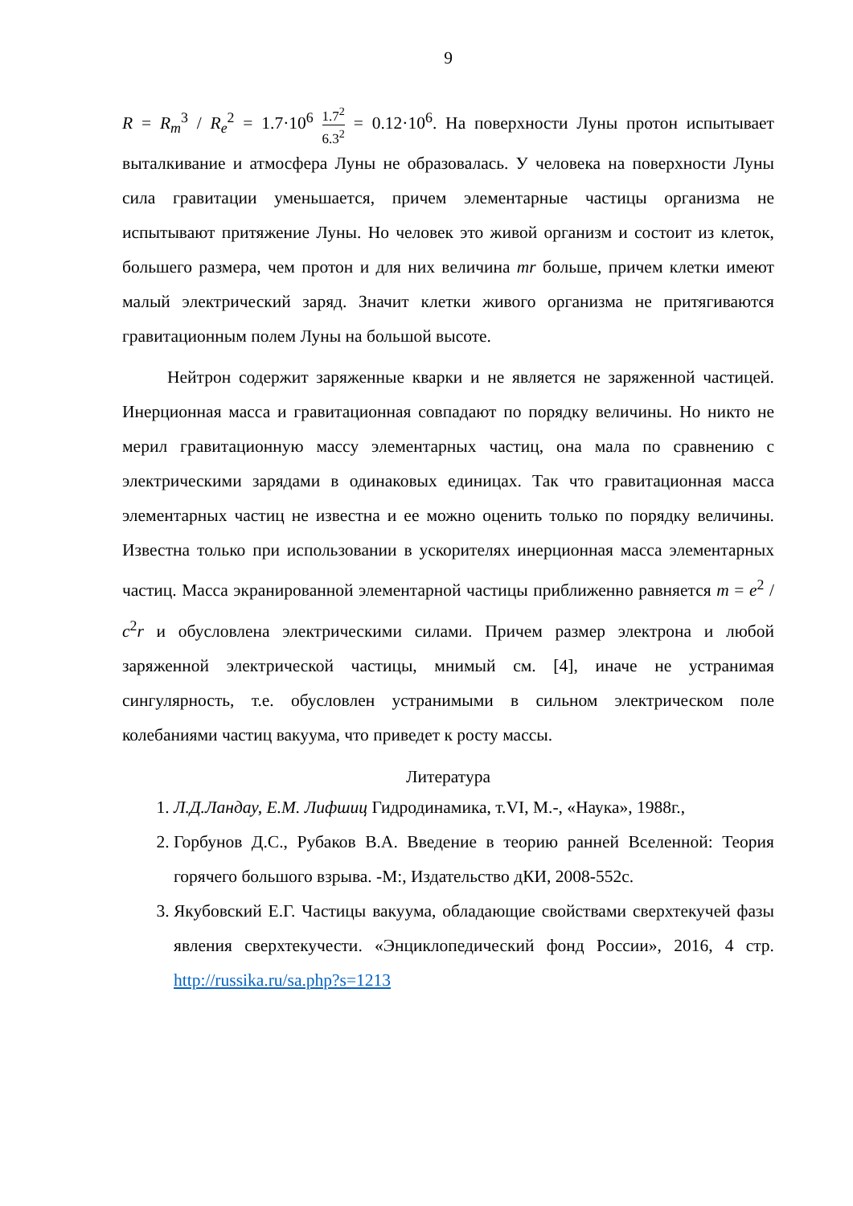9
R = R<sub>m</sub><sup>3</sup> / R<sub>e</sub><sup>2</sup> = 1.7·10<sup>6</sup> 1.7<sup>2</sup> 6.3<sup>2</sup> = 0.12·10<sup>6</sup>. На поверхности Луны протон испытывает выталкивание и атмосфера Луны не образовалась. У человека на поверхности Луны сила гравитации уменьшается, причем элементарные частицы организма не испытывают притяжение Луны. Но человек это живой организм и состоит из клеток, большего размера, чем протон и для них величина mr больше, причем клетки имеют малый электрический заряд. Значит клетки живого организма не притягиваются гравитационным полем Луны на большой высоте.
Нейтрон содержит заряженные кварки и не является не заряженной частицей. Инерционная масса и гравитационная совпадают по порядку величины. Но никто не мерил гравитационную массу элементарных частиц, она мала по сравнению с электрическими зарядами в одинаковых единицах. Так что гравитационная масса элементарных частиц не известна и ее можно оценить только по порядку величины. Известна только при использовании в ускорителях инерционная масса элементарных частиц. Масса экранированной элементарной частицы приближенно равняется m = e<sup>2</sup> / c<sup>2</sup>r и обусловлена электрическими силами. Причем размер электрона и любой заряженной электрической частицы, мнимый см. [4], иначе не устранимая сингулярность, т.е. обусловлен устранимыми в сильном электрическом поле колебаниями частиц вакуума, что приведет к росту массы.
Литература
1. Л.Д.Ландау, Е.М. Лифшиц Гидродинамика, т.VI, М.-, «Наука», 1988г.,
2. Горбунов Д.С., Рубаков В.А. Введение в теорию ранней Вселенной: Теория горячего большого взрыва. -М:, Издательство дКИ, 2008-552с.
3. Якубовский Е.Г. Частицы вакуума, обладающие свойствами сверхтекучей фазы явления сверхтекучести. «Энциклопедический фонд России», 2016, 4 стр. http://russika.ru/sa.php?s=1213